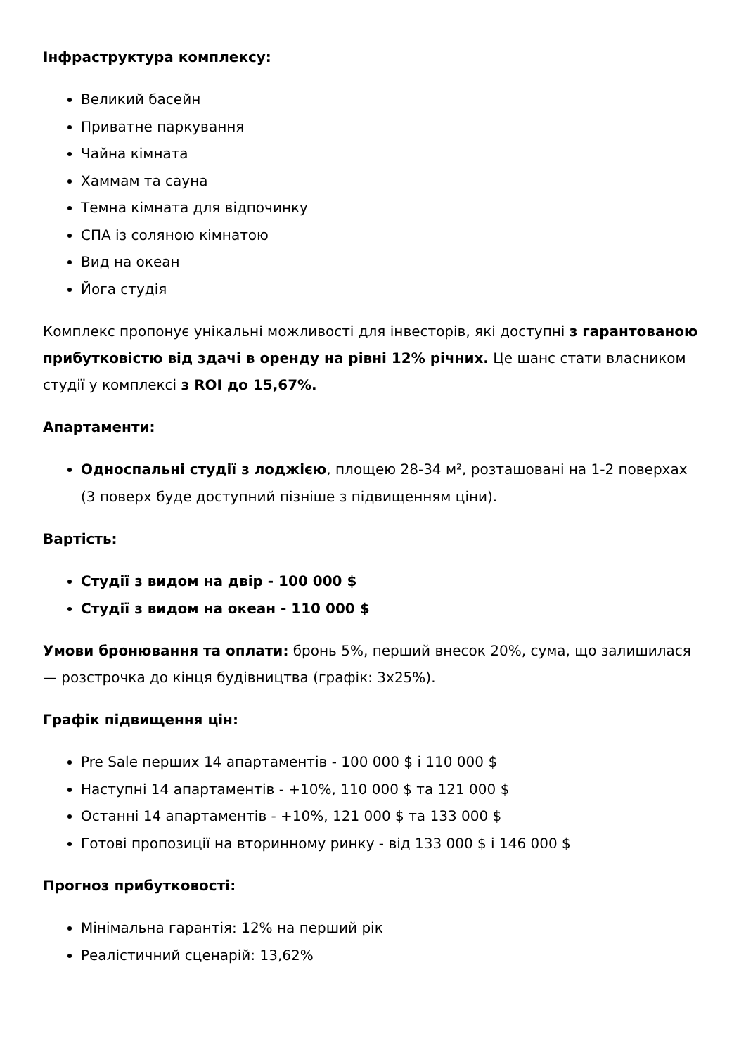Інфраструктура комплексу:
Великий басейн
Приватне паркування
Чайна кімната
Хаммам та сауна
Темна кімната для відпочинку
СПА із соляною кімнатою
Вид на океан
Йога студія
Комплекс пропонує унікальні можливості для інвесторів, які доступні з гарантованою прибутковістю від здачі в оренду на рівні 12% річних. Це шанс стати власником студії у комплексі з ROI до 15,67%.
Апартаменти:
Односпальні студії з лоджією, площею 28-34 м², розташовані на 1-2 поверхах (3 поверх буде доступний пізніше з підвищенням ціни).
Вартість:
Студії з видом на двір - 100 000 $
Студії з видом на океан - 110 000 $
Умови бронювання та оплати: бронь 5%, перший внесок 20%, сума, що залишилася — розстрочка до кінця будівництва (графік: 3х25%).
Графік підвищення цін:
Pre Sale перших 14 апартаментів - 100 000 $ і 110 000 $
Наступні 14 апартаментів - +10%, 110 000 $ та 121 000 $
Останні 14 апартаментів - +10%, 121 000 $ та 133 000 $
Готові пропозиції на вторинному ринку - від 133 000 $ і 146 000 $
Прогноз прибутковості:
Мінімальна гарантія: 12% на перший рік
Реалістичний сценарій: 13,62%